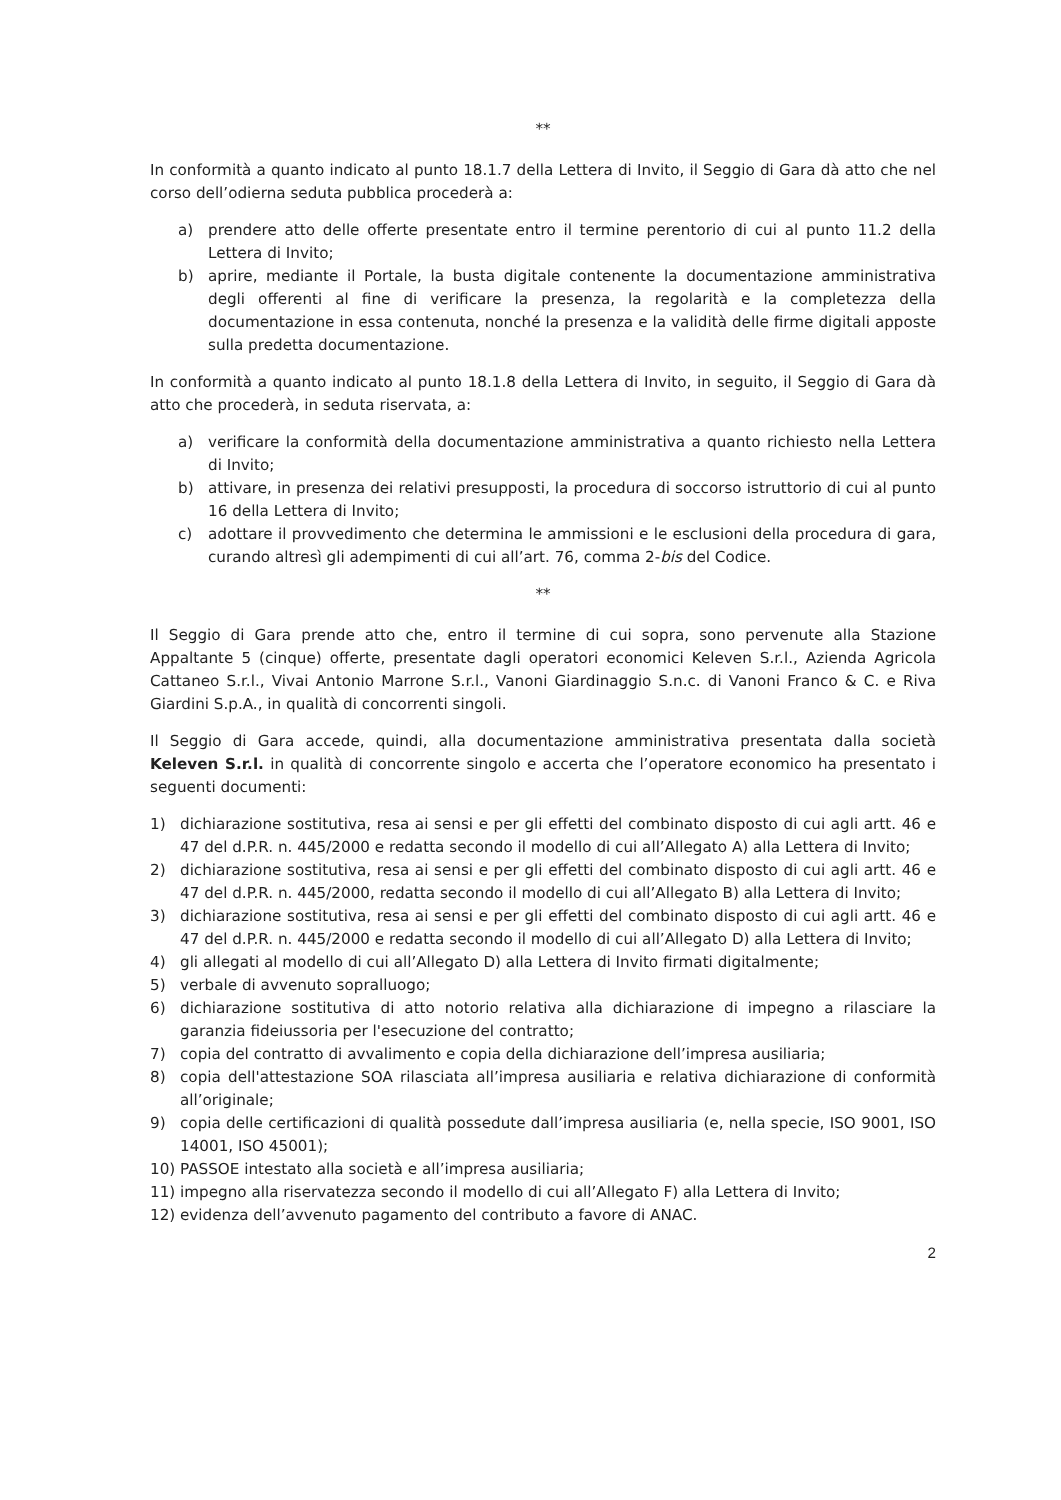**
In conformità a quanto indicato al punto 18.1.7 della Lettera di Invito, il Seggio di Gara dà atto che nel corso dell’odierna seduta pubblica procederà a:
a) prendere atto delle offerte presentate entro il termine perentorio di cui al punto 11.2 della Lettera di Invito;
b) aprire, mediante il Portale, la busta digitale contenente la documentazione amministrativa degli offerenti al fine di verificare la presenza, la regolarità e la completezza della documentazione in essa contenuta, nonché la presenza e la validità delle firme digitali apposte sulla predetta documentazione.
In conformità a quanto indicato al punto 18.1.8 della Lettera di Invito, in seguito, il Seggio di Gara dà atto che procederà, in seduta riservata, a:
a) verificare la conformità della documentazione amministrativa a quanto richiesto nella Lettera di Invito;
b) attivare, in presenza dei relativi presupposti, la procedura di soccorso istruttorio di cui al punto 16 della Lettera di Invito;
c) adottare il provvedimento che determina le ammissioni e le esclusioni della procedura di gara, curando altresì gli adempimenti di cui all’art. 76, comma 2-bis del Codice.
**
Il Seggio di Gara prende atto che, entro il termine di cui sopra, sono pervenute alla Stazione Appaltante 5 (cinque) offerte, presentate dagli operatori economici Keleven S.r.l., Azienda Agricola Cattaneo S.r.l., Vivai Antonio Marrone S.r.l., Vanoni Giardinaggio S.n.c. di Vanoni Franco & C. e Riva Giardini S.p.A., in qualità di concorrenti singoli.
Il Seggio di Gara accede, quindi, alla documentazione amministrativa presentata dalla società Keleven S.r.l. in qualità di concorrente singolo e accerta che l’operatore economico ha presentato i seguenti documenti:
1) dichiarazione sostitutiva, resa ai sensi e per gli effetti del combinato disposto di cui agli artt. 46 e 47 del d.P.R. n. 445/2000 e redatta secondo il modello di cui all’Allegato A) alla Lettera di Invito;
2) dichiarazione sostitutiva, resa ai sensi e per gli effetti del combinato disposto di cui agli artt. 46 e 47 del d.P.R. n. 445/2000, redatta secondo il modello di cui all’Allegato B) alla Lettera di Invito;
3) dichiarazione sostitutiva, resa ai sensi e per gli effetti del combinato disposto di cui agli artt. 46 e 47 del d.P.R. n. 445/2000 e redatta secondo il modello di cui all’Allegato D) alla Lettera di Invito;
4) gli allegati al modello di cui all’Allegato D) alla Lettera di Invito firmati digitalmente;
5) verbale di avvenuto sopralluogo;
6) dichiarazione sostitutiva di atto notorio relativa alla dichiarazione di impegno a rilasciare la garanzia fideiussoria per l'esecuzione del contratto;
7) copia del contratto di avvalimento e copia della dichiarazione dell’impresa ausiliaria;
8) copia dell'attestazione SOA rilasciata all’impresa ausiliaria e relativa dichiarazione di conformità all’originale;
9) copia delle certificazioni di qualità possedute dall’impresa ausiliaria (e, nella specie, ISO 9001, ISO 14001, ISO 45001);
10) PASSOE intestato alla società e all’impresa ausiliaria;
11) impegno alla riservatezza secondo il modello di cui all’Allegato F) alla Lettera di Invito;
12) evidenza dell’avvenuto pagamento del contributo a favore di ANAC.
2